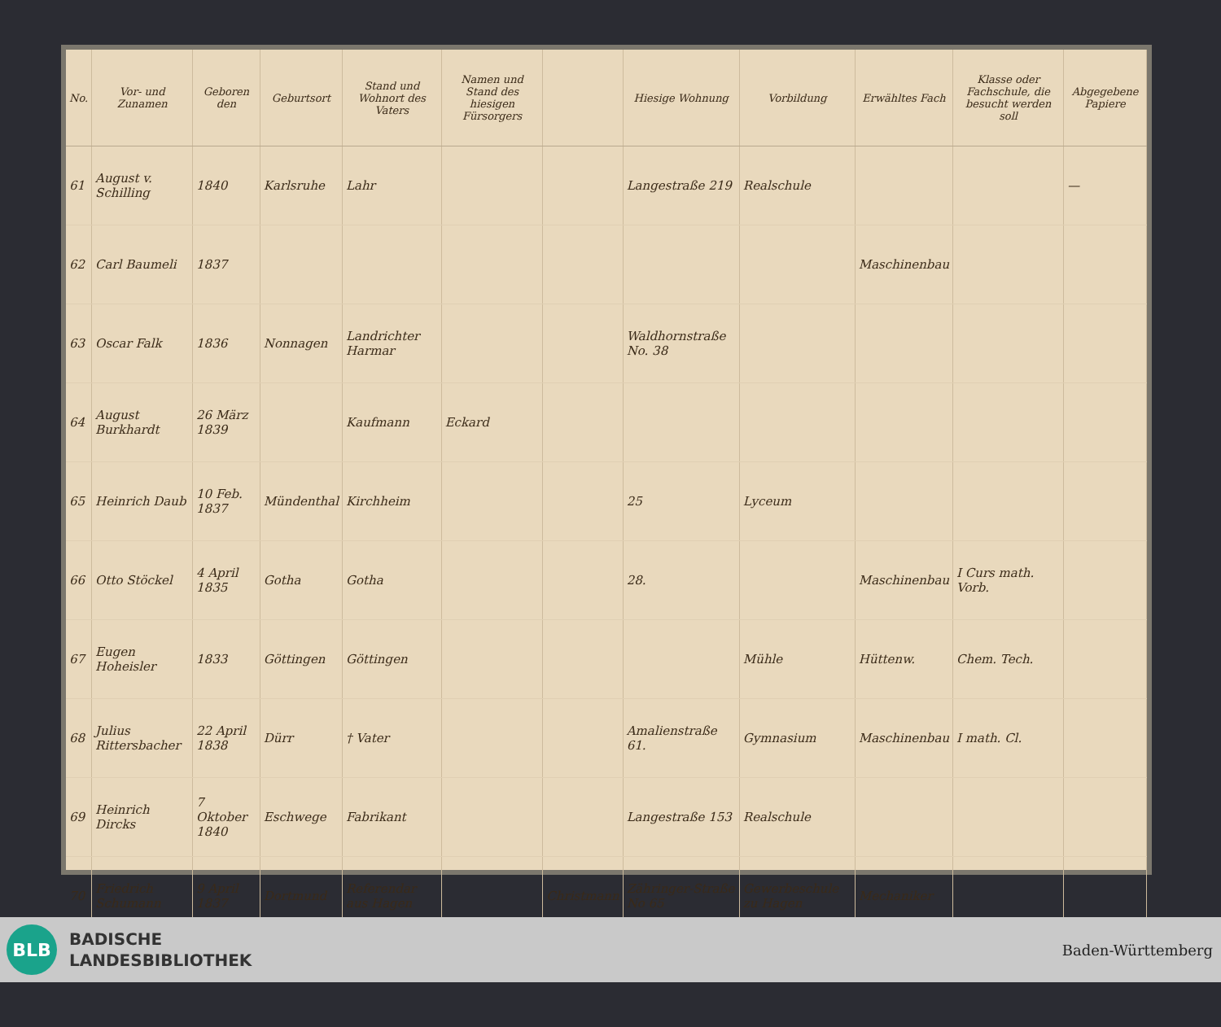| No. | Vor- und Zunamen | Geboren den | Geburtsort | Stand und Wohnort des Vaters | Namen und Stand des hiesigen Fürsorgers | | Hiesige Wohnung | Vorbildung | Erwähltes Fach | Klasse oder Fachschule, die besucht werden soll | Abgegebene Papiere |
| --- | --- | --- | --- | --- | --- | --- | --- | --- | --- | --- | --- |
| 61 | August v. Schilling | 1840 | Karlsruhe | Lahr | | | Langestraße 219 | Realschule | | | — |
| 62 | Carl Baumeli | 1837 | | | | | | | Maschinenbau | | |
| 63 | Oscar Falk | 1836 | Nonnagen | Landrichter Harmar | | | Waldhornstraße No. 38 | | | | |
| 64 | August Burkhardt | 26 März 1839 | | Kaufmann | Eckard | | | | | | |
| 65 | Heinrich Daub | 10 Feb. 1837 | Mündenthal | Kirchheim | | | 25 | Lyceum | | | |
| 66 | Otto Stöckel | 4 April 1835 | Gotha | Gotha | | | 28. | | Maschinenbau | I Curs math. Vorb. | |
| 67 | Eugen Hoheisler | 1833 | Göttingen | Göttingen | | | | Mühle | Hüttenw. | Chem. Tech. | |
| 68 | Julius Rittersbacher | 22 April 1838 | Dürr | † Vater | | | Amalienstraße 61. | Gymnasium | Maschinenbau | I math. Cl. | |
| 69 | Heinrich Dircks | 7 Oktober 1840 | Eschwege | Fabrikant | | | Langestraße 153 | Realschule | | | |
| 70 | Friedrich Schumann | 9 April 1837 | Dortmund | Referendar aus Hagen | | Christmann | Zähringer-Straße No 65 | Gewerbeschule zu Hagen | Mechaniker | | |
BLB
BADISCHE
LANDESBIBLIOTHEK
Baden-Württemberg